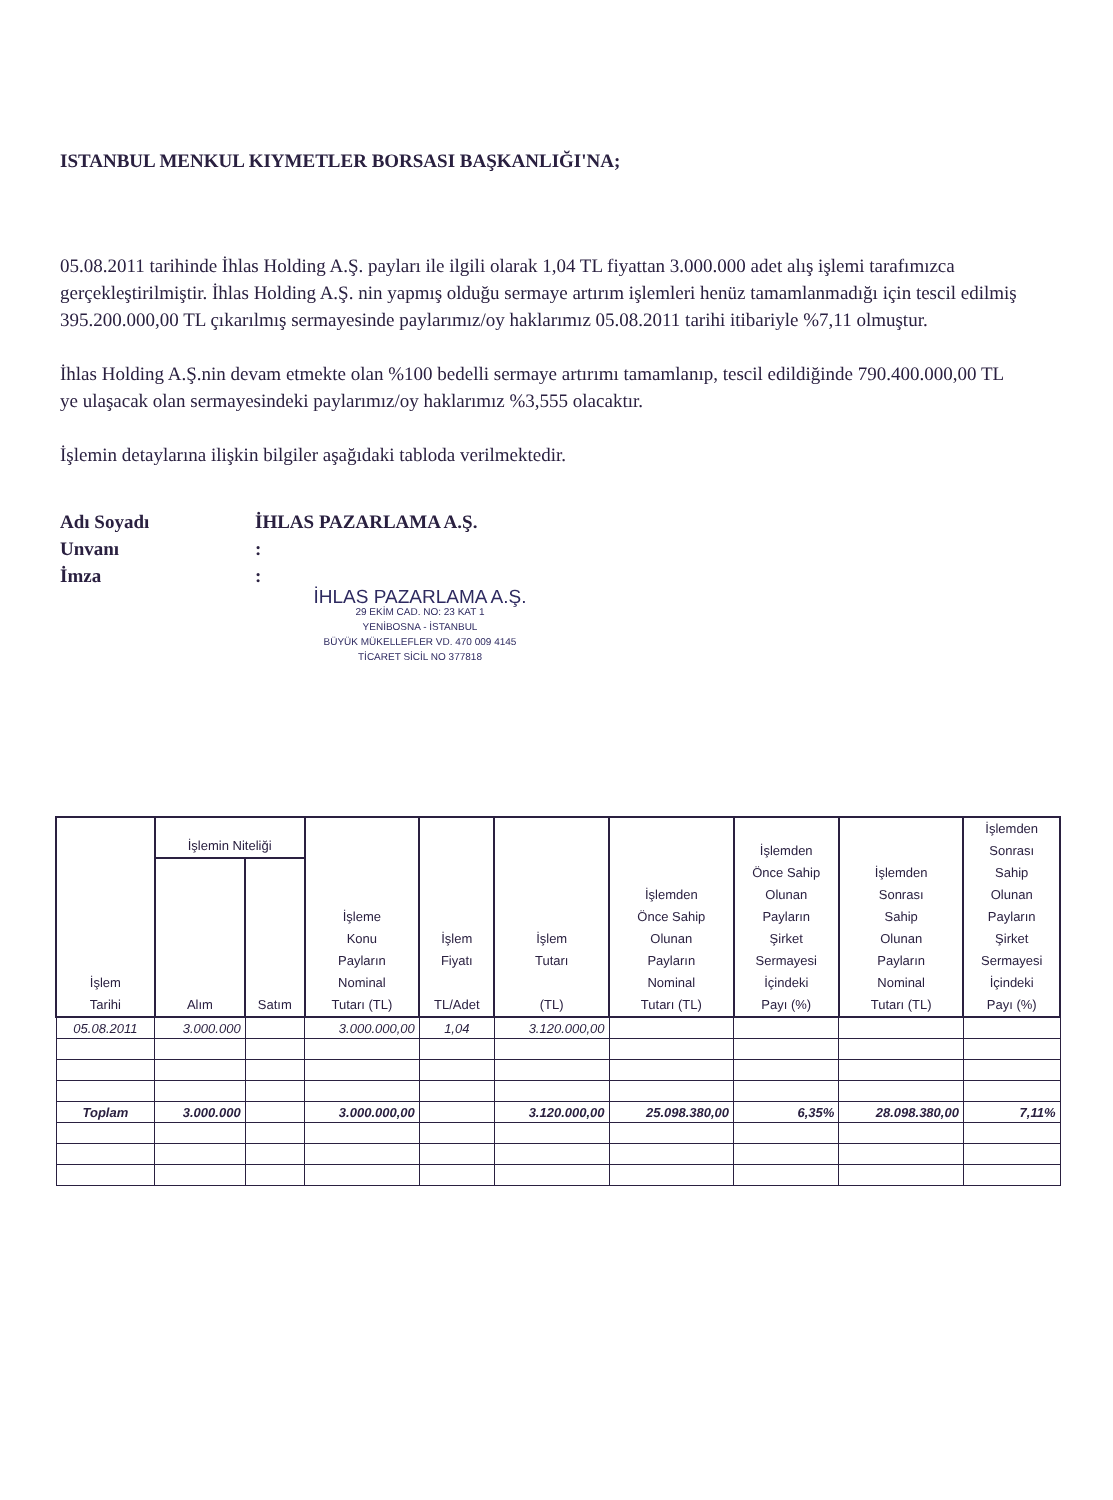ISTANBUL MENKUL KIYMETLER BORSASI BAŞKANLIĞI'NA;
05.08.2011 tarihinde İhlas Holding A.Ş. payları ile ilgili olarak 1,04 TL fiyattan 3.000.000 adet alış işlemi tarafımızca gerçekleştirilmiştir. İhlas Holding A.Ş. nin yapmış olduğu sermaye artırım işlemleri henüz tamamlanmadığı için tescil edilmiş 395.200.000,00 TL çıkarılmış sermayesinde paylarımız/oy haklarımız 05.08.2011 tarihi itibariyle %7,11 olmuştur.
İhlas Holding A.Ş.nin devam etmekte olan %100 bedelli sermaye artırımı tamamlanıp, tescil edildiğinde 790.400.000,00 TL ye ulaşacak olan sermayesindeki paylarımız/oy haklarımız %3,555 olacaktır.
İşlemin detaylarına ilişkin bilgiler aşağıdaki tabloda verilmektedir.
Adı Soyadı İHLAS PAZARLAMA A.Ş.
Unvanı:
İmza:
İHLAS PAZARLAMA A.Ş.
29 EKİM CAD. NO: 23 KAT 1
YENİBOSNA - İSTANBUL
BÜYÜK MÜKELLEFLER VD. 470 009 4145
TİCARET SİCİL NO 377818
| İşlem Tarihi | İşlemin Niteliği | | İşleme Konu Payların Nominal Tutarı (TL) | İşlem Fiyatı TL/Adet | İşlem Tutarı (TL) | İşlemden Önce Sahip Olunan Payların Nominal Tutarı (TL) | İşlemden Önce Sahip Olunan Payların Şirket Sermayesi İçindeki Payı (%) | İşlemden Sonrası Sahip Olunan Payların Nominal Tutarı (TL) | İşlemden Sonrası Sahip Olunan Payların Şirket Sermayesi İçindeki Payı (%) |
| --- | --- | --- | --- | --- | --- | --- | --- | --- | --- |
| | Alım | Satım | | | | | | | |
| 05.08.2011 | 3.000.000 | | 3.000.000,00 | 1,04 | 3.120.000,00 | | | | |
| Toplam | 3.000.000 | | 3.000.000,00 | | 3.120.000,00 | 25.098.380,00 | 6,35% | 28.098.380,00 | 7,11% |